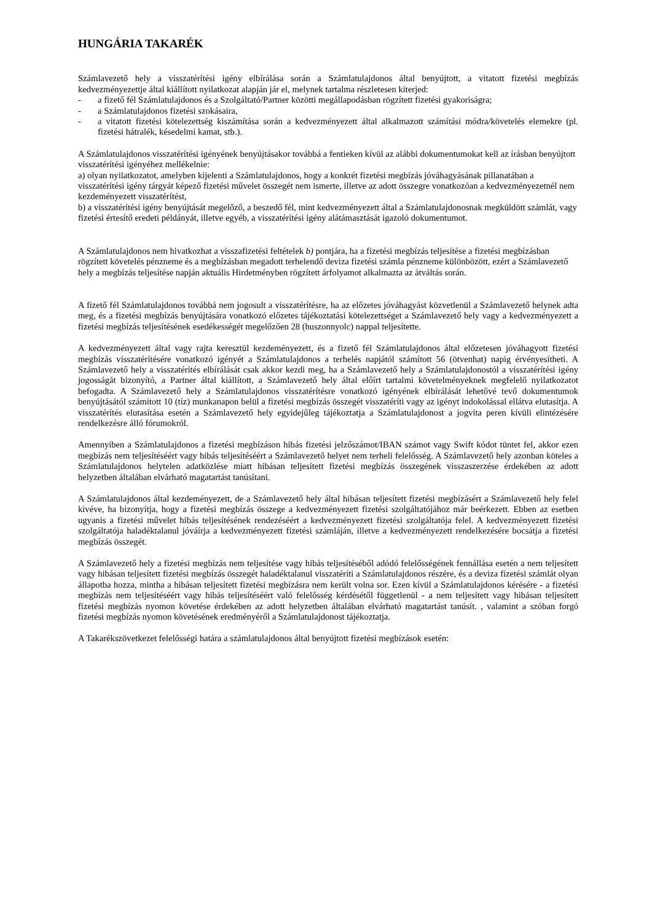HUNGÁRIA TAKARÉK
Számlavezető hely a visszatérítési igény elbírálása során a Számlatulajdonos által benyújtott, a vitatott fizetési megbízás kedvezményezettje által kiállított nyilatkozat alapján jár el, melynek tartalma részletesen kiterjed:
- a fizető fél Számlatulajdonos és a Szolgáltató/Partner közötti megállapodásban rögzített fizetési gyakoriságra;
- a Számlatulajdonos fizetési szokásaira,
- a vitatott fizetési kötelezettség kiszámítása során a kedvezményezett által alkalmazott számítási módra/követelés elemekre (pl. fizetési hátralék, késedelmi kamat, stb.).
A Számlatulajdonos visszatérítési igényének benyújtásakor továbbá a fentieken kívül az alábbi dokumentumokat kell az írásban benyújtott visszatérítési igényéhez mellékelnie:
a) olyan nyilatkozatot, amelyben kijelenti a Számlatulajdonos, hogy a konkrét fizetési megbízás jóváhagyásának pillanatában a visszatérítési igény tárgyát képező fizetési művelet összegét nem ismerte, illetve az adott összegre vonatkozóan a kedvezményezetnél nem kezdeményezett visszatérítést,
b) a visszatérítési igény benyújtását megelőző, a beszedő fél, mint kedvezményezett által a Számlatulajdonosnak megküldött számlát, vagy fizetési értesítő eredeti példányát, illetve egyéb, a visszatérítési igény alátámasztását igazoló dokumentumot.
A Számlatulajdonos nem hivatkozhat a visszafizetési feltételek b) pontjára, ha a fizetési megbízás teljesítése a fizetési megbízásban rögzített követelés pénzneme és a megbízásban megadott terhelendő deviza fizetési számla pénzneme különbözött, ezért a Számlavezető hely a megbízás teljesítése napján aktuális Hirdetményben rögzített árfolyamot alkalmazta az átváltás során.
A fizető fél Számlatulajdonos továbbá nem jogosult a visszatérítésre, ha az előzetes jóváhagyást közvetlenül a Számlavezető helynek adta meg, és a fizetési megbízás benyújtására vonatkozó előzetes tájékoztatási kötelezettséget a Számlavezető hely vagy a kedvezményezett a fizetési megbízás teljesítésének esedékességét megelőzően 28 (huszonnyolc) nappal teljesítette.
A kedvezményezett által vagy rajta keresztül kezdeményezett, és a fizető fél Számlatulajdonos által előzetesen jóváhagyott fizetési megbízás visszatérítésére vonatkozó igényét a Számlatulajdonos a terhelés napjától számított 56 (ötvenhat) napig érvényesítheti. A Számlavezető hely a visszatérítés elbírálását csak akkor kezdi meg, ha a Számlavezető hely a Számlatulajdonostól a visszatérítési igény jogosságát bizonyító, a Partner által kiállított, a Számlavezető hely által előírt tartalmi követelményeknek megfelelő nyilatkozatot befogadta. A Számlavezető hely a Számlatulajdonos visszatérítésre vonatkozó igényének elbírálását lehetővé tevő dokumentumok benyújtásától számított 10 (tíz) munkanapon belül a fizetési megbízás összegét visszatéríti vagy az igényt indokolással ellátva elutasítja. A visszatérítés elutasítása esetén a Számlavezető hely egyidejűleg tájékoztatja a Számlatulajdonost a jogvita peren kívüli elintézésére rendelkezésre álló fórumokról.
Amennyiben a Számlatulajdonos a fizetési megbízáson hibás fizetési jelzőszámot/IBAN számot vagy Swift kódot tüntet fel, akkor ezen megbízás nem teljesítéséért vagy hibás teljesítéséért a Számlavezető helyet nem terheli felelősség. A Számlavezető hely azonban köteles a Számlatulajdonos helytelen adatközlése miatt hibásan teljesített fizetési megbízás összegének visszaszerzése érdekében az adott helyzetben általában elvárható magatartást tanúsítani.
A Számlatulajdonos által kezdeményezett, de a Számlavezető hely által hibásan teljesített fizetési megbízásért a Számlavezető hely felel kivéve, ha bizonyítja, hogy a fizetési megbízás összege a kedvezményezett fizetési szolgáltatójához már beérkezett. Ebben az esetben ugyanis a fizetési művelet hibás teljesítésének rendezéséért a kedvezményezett fizetési szolgáltatója felel. A kedvezményezett fizetési szolgáltatója haladéktalanul jóváírja a kedvezményezett fizetési számláján, illetve a kedvezményezett rendelkezésére bocsátja a fizetési megbízás összegét.
A Számlavezető hely a fizetési megbízás nem teljesítése vagy hibás teljesítéséből adódó felelősségének fennállása esetén a nem teljesített vagy hibásan teljesített fizetési megbízás összegét haladéktalanul visszatéríti a Számlatulajdonos részére, és a deviza fizetési számlát olyan állapotba hozza, mintha a hibásan teljesített fizetési megbízásra nem került volna sor. Ezen kívül a Számlatulajdonos kérésére - a fizetési megbízás nem teljesítéséért vagy hibás teljesítéséért való felelősség kérdésétől függetlenül - a nem teljesített vagy hibásan teljesített fizetési megbízás nyomon követése érdekében az adott helyzetben általában elvárható magatartást tanúsít. , valamint a szóban forgó fizetési megbízás nyomon követésének eredményéről a Számlatulajdonost tájékoztatja.
A Takarékszövetkezet felelősségi határa a számlatulajdonos által benyújtott fizetési megbízások esetén: